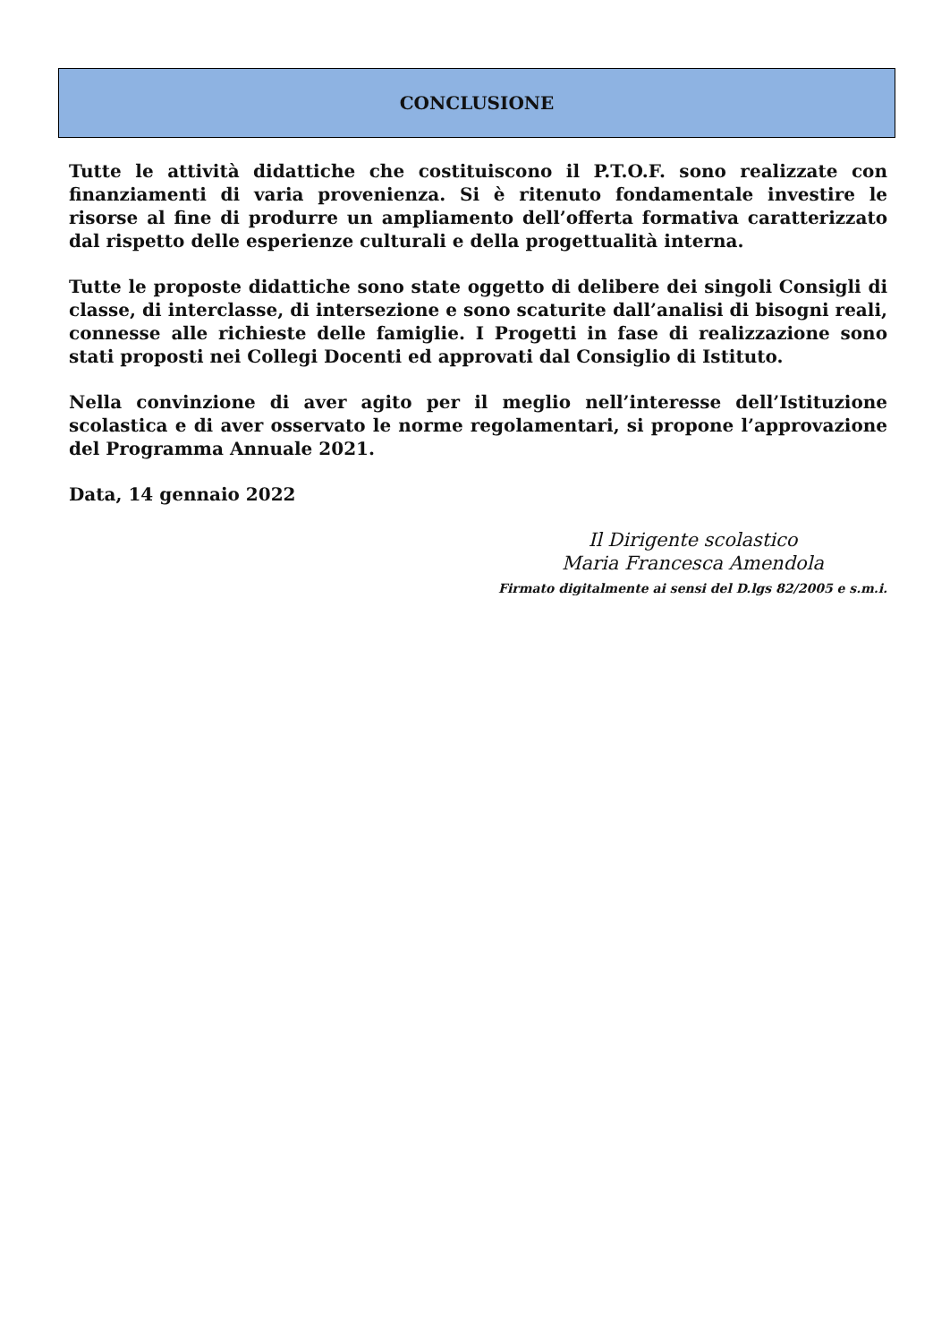CONCLUSIONE
Tutte le attività didattiche che costituiscono il P.T.O.F. sono realizzate con finanziamenti di varia provenienza. Si è ritenuto fondamentale investire le risorse al fine di produrre un ampliamento dell’offerta formativa caratterizzato dal rispetto delle esperienze culturali e della progettualità interna.
Tutte le proposte didattiche sono state oggetto di delibere dei singoli Consigli di classe, di interclasse, di intersezione e sono scaturite dall’analisi di bisogni reali, connesse alle richieste delle famiglie. I Progetti in fase di realizzazione sono stati proposti nei Collegi Docenti ed approvati dal Consiglio di Istituto.
Nella convinzione di aver agito per il meglio nell’interesse dell’Istituzione scolastica e di aver osservato le norme regolamentari, si propone l’approvazione del Programma Annuale 2021.
Data, 14 gennaio 2022
Il Dirigente scolastico
Maria Francesca Amendola
Firmato digitalmente ai sensi del D.lgs 82/2005 e s.m.i.